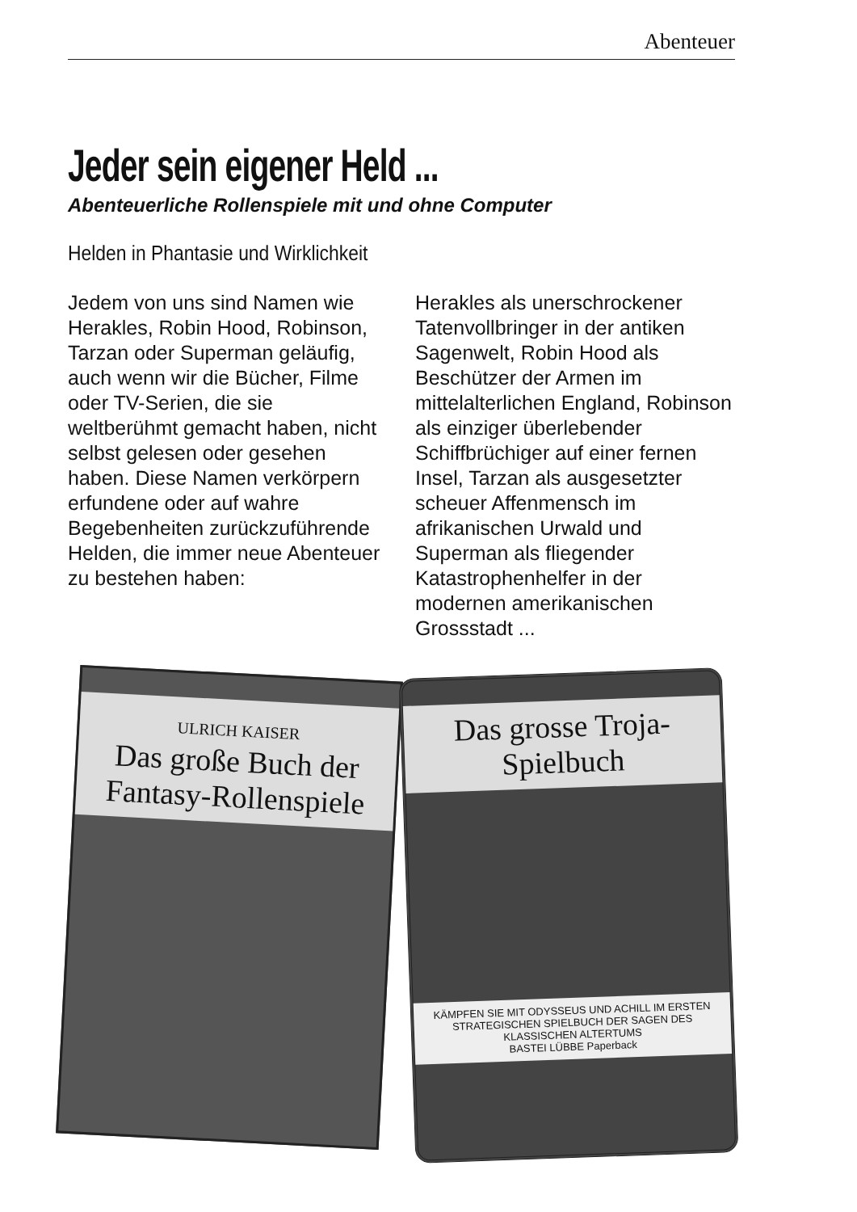Abenteuer
Jeder sein eigener Held ...
Abenteuerliche Rollenspiele mit und ohne Computer
Helden in Phantasie und Wirklichkeit
Jedem von uns sind Namen wie Herakles, Robin Hood, Robinson, Tarzan oder Superman geläufig, auch wenn wir die Bücher, Filme oder TV-Serien, die sie weltberühmt gemacht haben, nicht selbst gelesen oder gesehen haben. Diese Namen verkörpern erfundene oder auf wahre Begebenheiten zurückzuführende Helden, die immer neue Abenteuer zu bestehen haben:
Herakles als unerschrockener Tatenvollbringer in der antiken Sagenwelt, Robin Hood als Beschützer der Armen im mittelalterlichen England, Robinson als einziger überlebender Schiffbrüchiger auf einer fernen Insel, Tarzan als ausgesetzter scheuer Affenmensch im afrikanischen Urwald und Superman als fliegender Katastrophenhelfer in der modernen amerikanischen Grossstadt ...
ULRICH KAISER
Das große Buch der Fantasy-Rollenspiele
Das grosse Troja-Spielbuch
KÄMPFEN SIE MIT ODYSSEUS UND ACHILL IM ERSTEN STRATEGISCHEN SPIELBUCH DER SAGEN DES KLASSISCHEN ALTERTUMS
BASTEI LÜBBE Paperback